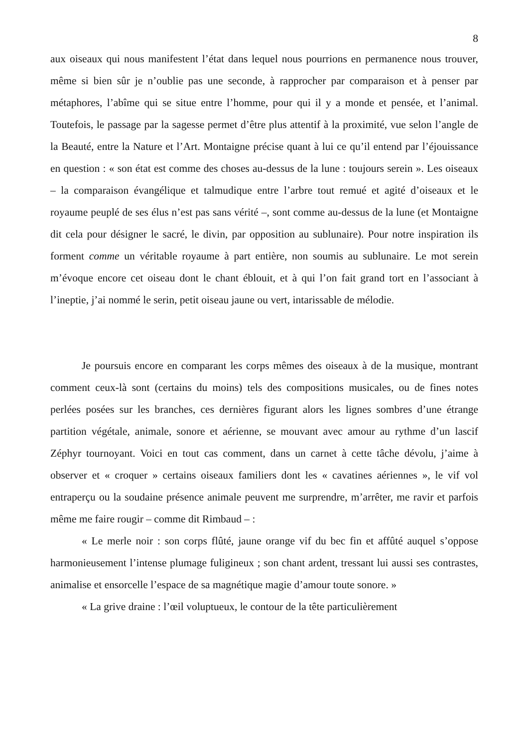8
aux oiseaux qui nous manifestent l’état dans lequel nous pourrions en permanence nous trouver, même si bien sûr je n’oublie pas une seconde, à rapprocher par comparaison et à penser par métaphores, l’abîme qui se situe entre l’homme, pour qui il y a monde et pensée, et l’animal. Toutefois, le passage par la sagesse permet d’être plus attentif à la proximité, vue selon l’angle de la Beauté, entre la Nature et l’Art. Montaigne précise quant à lui ce qu’il entend par l’éjouissance en question : « son état est comme des choses au-dessus de la lune : toujours serein ». Les oiseaux – la comparaison évangélique et talmudique entre l’arbre tout remué et agité d’oiseaux et le royaume peuplé de ses élus n’est pas sans vérité –, sont comme au-dessus de la lune (et Montaigne dit cela pour désigner le sacré, le divin, par opposition au sublunaire). Pour notre inspiration ils forment comme un véritable royaume à part entière, non soumis au sublunaire. Le mot serein m’évoque encore cet oiseau dont le chant éblouit, et à qui l’on fait grand tort en l’associant à l’ineptie, j’ai nommé le serin, petit oiseau jaune ou vert, intarissable de mélodie.
Je poursuis encore en comparant les corps mêmes des oiseaux à de la musique, montrant comment ceux-là sont (certains du moins) tels des compositions musicales, ou de fines notes perlées posées sur les branches, ces dernières figurant alors les lignes sombres d’une étrange partition végétale, animale, sonore et aérienne, se mouvant avec amour au rythme d’un lascif Zéphyr tournoyant. Voici en tout cas comment, dans un carnet à cette tâche dévolu, j’aime à observer et « croquer » certains oiseaux familiers dont les « cavatines aériennes », le vif vol entraperçu ou la soudaine présence animale peuvent me surprendre, m’arrêter, me ravir et parfois même me faire rougir – comme dit Rimbaud – :
« Le merle noir : son corps flûté, jaune orange vif du bec fin et affûté auquel s’oppose harmonieusement l’intense plumage fuligineux ; son chant ardent, tressant lui aussi ses contrastes, animalise et ensorcelle l’espace de sa magnétique magie d’amour toute sonore. »
« La grive draine : l’œil voluptueux, le contour de la tête particulièrement